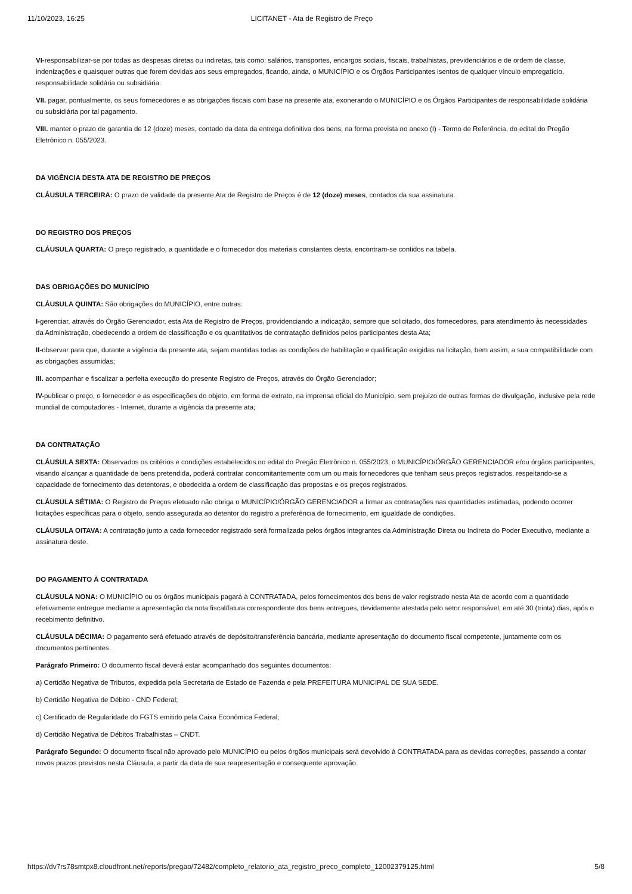11/10/2023, 16:25 LICITANET - Ata de Registro de Preço
VI-responsabilizar-se por todas as despesas diretas ou indiretas, tais como: salários, transportes, encargos sociais, fiscais, trabalhistas, previdenciários e de ordem de classe, indenizações e quaisquer outras que forem devidas aos seus empregados, ficando, ainda, o MUNICÍPIO e os Órgãos Participantes isentos de qualquer vínculo empregatício, responsabilidade solidária ou subsidiária.
VII. pagar, pontualmente, os seus fornecedores e as obrigações fiscais com base na presente ata, exonerando o MUNICÍPIO e os Órgãos Participantes de responsabilidade solidária ou subsidiária por tal pagamento.
VIII. manter o prazo de garantia de 12 (doze) meses, contado da data da entrega definitiva dos bens, na forma prevista no anexo (I) - Termo de Referência, do edital do Pregão Eletrônico n. 055/2023.
DA VIGÊNCIA DESTA ATA DE REGISTRO DE PREÇOS
CLÁUSULA TERCEIRA: O prazo de validade da presente Ata de Registro de Preços é de 12 (doze) meses, contados da sua assinatura.
DO REGISTRO DOS PREÇOS
CLÁUSULA QUARTA: O preço registrado, a quantidade e o fornecedor dos materiais constantes desta, encontram-se contidos na tabela.
DAS OBRIGAÇÕES DO MUNICÍPIO
CLÁUSULA QUINTA: São obrigações do MUNICÍPIO, entre outras:
I-gerenciar, através do Órgão Gerenciador, esta Ata de Registro de Preços, providenciando a indicação, sempre que solicitado, dos fornecedores, para atendimento às necessidades da Administração, obedecendo a ordem de classificação e os quantitativos de contratação definidos pelos participantes desta Ata;
II-observar para que, durante a vigência da presente ata, sejam mantidas todas as condições de habilitação e qualificação exigidas na licitação, bem assim, a sua compatibilidade com as obrigações assumidas;
III. acompanhar e fiscalizar a perfeita execução do presente Registro de Preços, através do Órgão Gerenciador;
IV-publicar o preço, o fornecedor e as especificações do objeto, em forma de extrato, na imprensa oficial do Município, sem prejuízo de outras formas de divulgação, inclusive pela rede mundial de computadores - Internet, durante a vigência da presente ata;
DA CONTRATAÇÃO
CLÁUSULA SEXTA: Observados os critérios e condições estabelecidos no edital do Pregão Eletrônico n. 055/2023, o MUNICÍPIO/ÓRGÃO GERENCIADOR e/ou órgãos participantes, visando alcançar a quantidade de bens pretendida, poderá contratar concomitantemente com um ou mais fornecedores que tenham seus preços registrados, respeitando-se a capacidade de fornecimento das detentoras, e obedecida a ordem de classificação das propostas e os preços registrados.
CLÁUSULA SÉTIMA: O Registro de Preços efetuado não obriga o MUNICÍPIO/ÓRGÃO GERENCIADOR a firmar as contratações nas quantidades estimadas, podendo ocorrer licitações específicas para o objeto, sendo assegurada ao detentor do registro a preferência de fornecimento, em igualdade de condições.
CLÁUSULA OITAVA: A contratação junto a cada fornecedor registrado será formalizada pelos órgãos integrantes da Administração Direta ou Indireta do Poder Executivo, mediante a assinatura deste.
DO PAGAMENTO À CONTRATADA
CLÁUSULA NONA: O MUNICÍPIO ou os órgãos municipais pagará à CONTRATADA, pelos fornecimentos dos bens de valor registrado nesta Ata de acordo com a quantidade efetivamente entregue mediante a apresentação da nota fiscal/fatura correspondente dos bens entregues, devidamente atestada pelo setor responsável, em até 30 (trinta) dias, após o recebimento definitivo.
CLÁUSULA DÉCIMA: O pagamento será efetuado através de depósito/transferência bancária, mediante apresentação do documento fiscal competente, juntamente com os documentos pertinentes.
Parágrafo Primeiro: O documento fiscal deverá estar acompanhado dos seguintes documentos:
a) Certidão Negativa de Tributos, expedida pela Secretaria de Estado de Fazenda e pela PREFEITURA MUNICIPAL DE SUA SEDE.
b) Certidão Negativa de Débito - CND Federal;
c) Certificado de Regularidade do FGTS emitido pela Caixa Econômica Federal;
d) Certidão Negativa de Débitos Trabalhistas – CNDT.
Parágrafo Segundo: O documento fiscal não aprovado pelo MUNICÍPIO ou pelos órgãos municipais será devolvido à CONTRATADA para as devidas correções, passando a contar novos prazos previstos nesta Cláusula, a partir da data de sua reapresentação e consequente aprovação.
https://dv7rs78smtpx8.cloudfront.net/reports/pregao/72482/completo_relatorio_ata_registro_preco_completo_12002379125.html 5/8